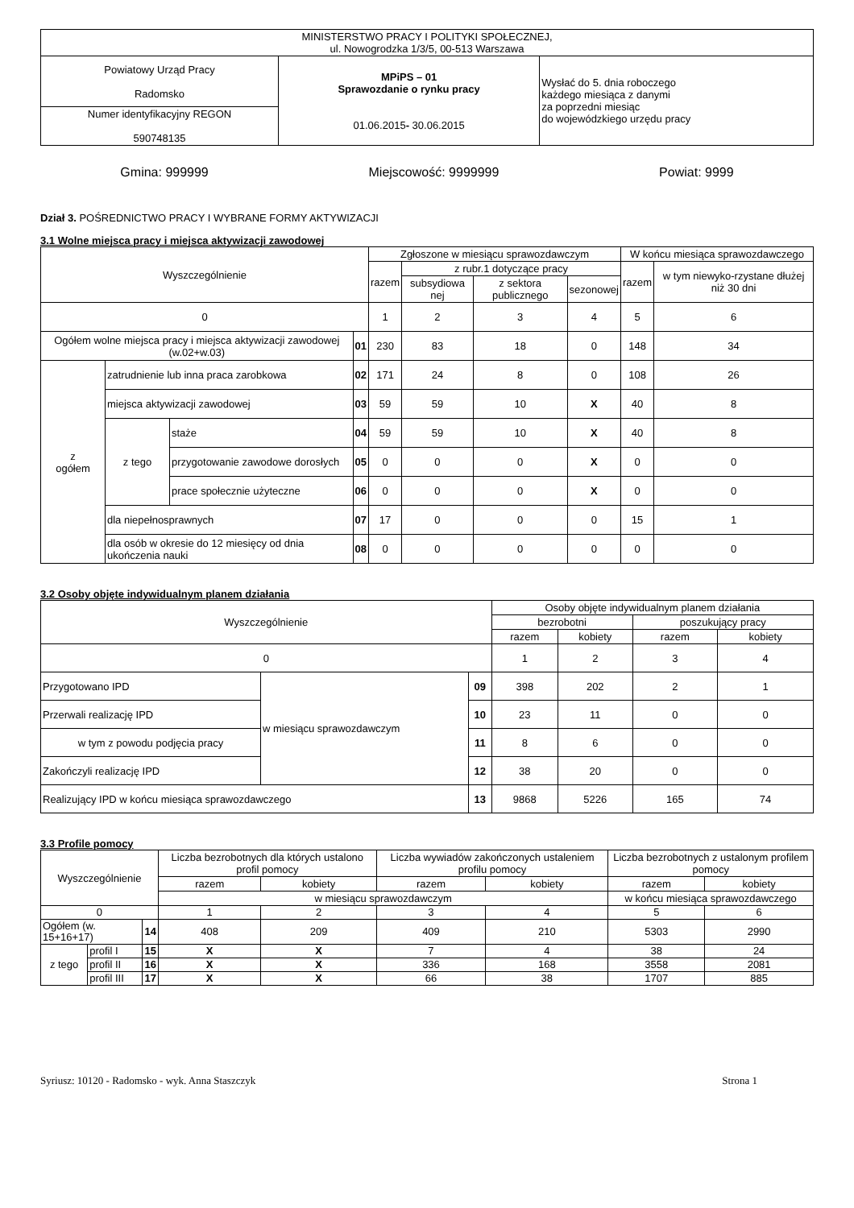| MINISTERSTWO PRACY I POLITYKI SPOŁECZNEJ, ul. Nowogrodzka 1/3/5, 00-513 Warszawa | | |
| Powiatowy Urząd Pracy Radomsko | MPiPS – 01 Sprawozdanie o rynku pracy 01.06.2015 - 30.06.2015 | Wysłać do 5. dnia roboczego każdego miesiąca z danymi za poprzedni miesiąc do wojewódzkiego urzędu pracy |
| Numer identyfikacyjny REGON 590748135 | | |
Gmina: 999999 Miejscowość: 9999999 Powiat: 9999
Dział 3. POŚREDNICTWO PRACY I WYBRANE FORMY AKTYWIZACJI
3.1 Wolne miejsca pracy i miejsca aktywizacji zawodowej
| Wyszczególnienie | | | | Zgłoszone w miesiącu sprawozdawczym | | | | W końcu miesiąca sprawozdawczego | |
| --- | --- | --- | --- | --- | --- | --- | --- | --- | --- |
| | | | | razem | z rubr.1 dotyczące pracy | | | razem | w tym niewyko-rzystane dłużej niż 30 dni |
| | | | | | subsydiowa nej | z sektora publicznego | sezonowej | | |
| 0 | | | | 1 | 2 | 3 | 4 | 5 | 6 |
| Ogółem wolne miejsca pracy i miejsca aktywizacji zawodowej (w.02+w.03) | | | 01 | 230 | 83 | 18 | 0 | 148 | 34 |
| z ogółem | zatrudnienie lub inna praca zarobkowa | | 02 | 171 | 24 | 8 | 0 | 108 | 26 |
| | miejsca aktywizacji zawodowej | | 03 | 59 | 59 | 10 | X | 40 | 8 |
| | z tego | staże | 04 | 59 | 59 | 10 | X | 40 | 8 |
| | | przygotowanie zawodowe dorosłych | 05 | 0 | 0 | 0 | X | 0 | 0 |
| | | prace społecznie użyteczne | 06 | 0 | 0 | 0 | X | 0 | 0 |
| | dla niepełnosprawnych | | 07 | 17 | 0 | 0 | 0 | 15 | 1 |
| | dla osób w okresie do 12 miesięcy od dnia ukończenia nauki | | 08 | 0 | 0 | 0 | 0 | 0 | 0 |
3.2 Osoby objęte indywidualnym planem działania
| Wyszczególnienie | | | Osoby objęte indywidualnym planem działania | | | |
| --- | --- | --- | --- | --- | --- | --- |
| | | | bezrobotni | | poszukujący pracy | |
| | | | razem | kobiety | razem | kobiety |
| 0 | | | 1 | 2 | 3 | 4 |
| Przygotowano IPD | w miesiącu sprawozdawczym | 09 | 398 | 202 | 2 | 1 |
| Przerwali realizację IPD | | 10 | 23 | 11 | 0 | 0 |
| w tym z powodu podjęcia pracy | | 11 | 8 | 6 | 0 | 0 |
| Zakończyli realizację IPD | | 12 | 38 | 20 | 0 | 0 |
| Realizujący IPD w końcu miesiąca sprawozdawczego | | 13 | 9868 | 5226 | 165 | 74 |
3.3 Profile pomocy
| Wyszczególnienie | | | Liczba bezrobotnych dla których ustalono profil pomocy | | Liczba wywiadów zakończonych ustaleniem profilu pomocy | | Liczba bezrobotnych z ustalonym profilem pomocy | |
| --- | --- | --- | --- | --- | --- | --- | --- | --- |
| | | | razem | kobiety | razem | kobiety | razem | kobiety |
| | | | w miesiącu sprawozdawczym | | | | w końcu miesiąca sprawozdawczego | |
| 0 | | | 1 | 2 | 3 | 4 | 5 | 6 |
| Ogółem (w. 15+16+17) | | 14 | 408 | 209 | 409 | 210 | 5303 | 2990 |
| z tego | profil I | 15 | X | X | 7 | 4 | 38 | 24 |
| | profil II | 16 | X | X | 336 | 168 | 3558 | 2081 |
| | profil III | 17 | X | X | 66 | 38 | 1707 | 885 |
Syriusz: 10120 - Radomsko - wyk. Anna Staszczyk Strona 1